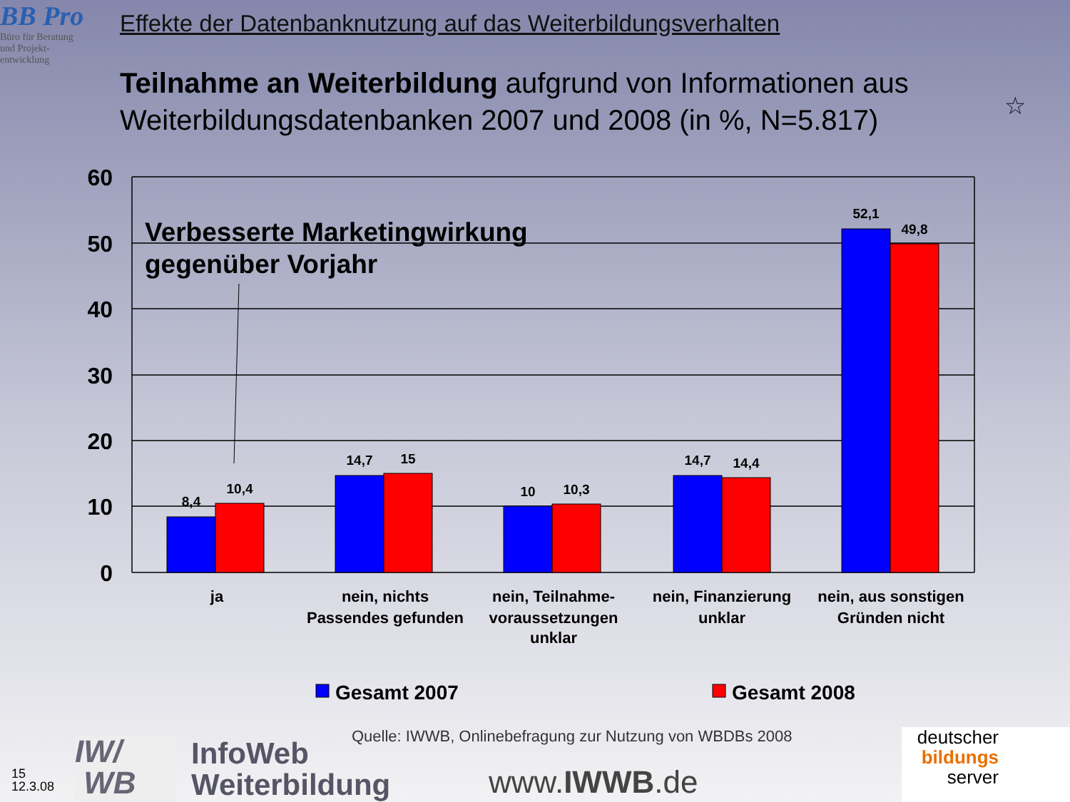BB Pro
Büro für Beratung
und Projekt-
entwicklung
Effekte der Datenbanknutzung auf das Weiterbildungsverhalten
Teilnahme an Weiterbildung aufgrund von Informationen aus Weiterbildungsdatenbanken 2007 und 2008 (in %, N=5.817)
☆
60
50
40
30
20
10
0
8,4
10,4
14,7
15
10
10,3
14,7
14,4
52,1
49,8
Verbesserte Marketingwirkung
gegenüber Vorjahr
ja
nein, nichts
Passendes gefunden
nein, Teilnahme-
voraussetzungen
unklar
nein, Finanzierung
unklar
nein, aus sonstigen
Gründen nicht
Gesamt 2007
Gesamt 2008
Quelle: IWWB, Onlinebefragung zur Nutzung von WBDBs 2008
IW/
WB
InfoWeb
Weiterbildung
www.IWWB.de
15
12.3.08
deutscher
bildungs
server